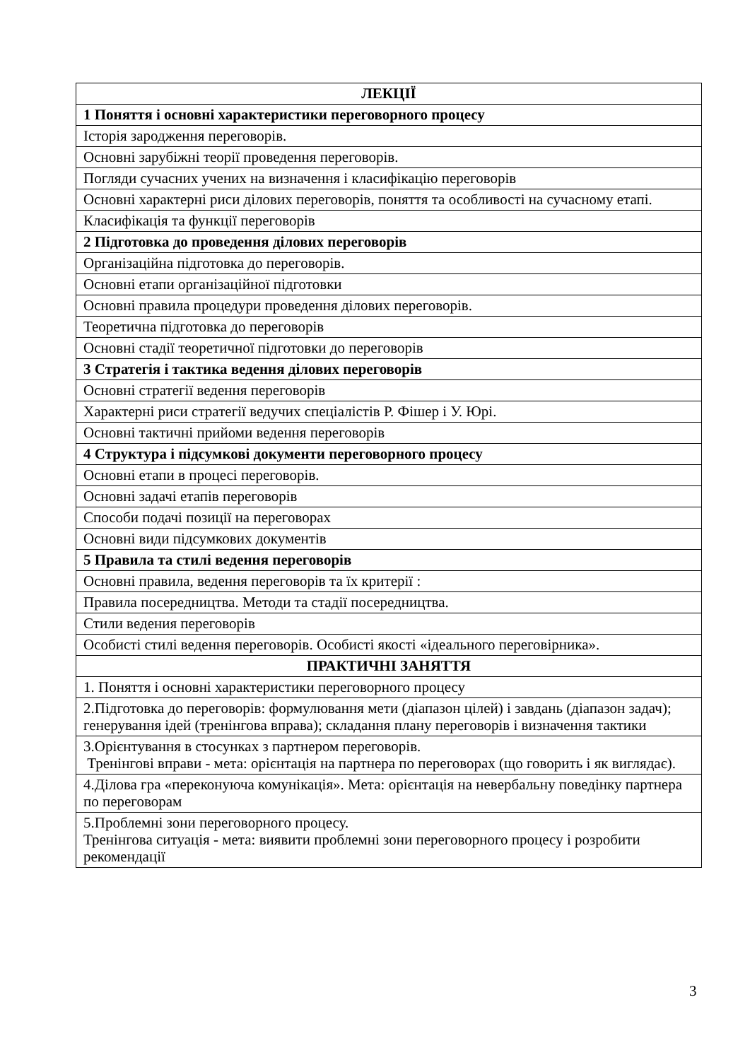| ЛЕКЦІЇ |
| --- |
| 1 Поняття і основні характеристики переговорного процесу |
| Історія зародження переговорів. |
| Основні зарубіжні теорії проведення переговорів. |
| Погляди сучасних учених на визначення і класифікацію переговорів |
| Основні характерні риси ділових переговорів, поняття та особливості на сучасному етапі. |
| Класифікація та функції переговорів |
| 2 Підготовка до проведення ділових переговорів |
| Організаційна підготовка до переговорів. |
| Основні етапи організаційної підготовки |
| Основні правила процедури проведення ділових переговорів. |
| Теоретична підготовка до переговорів |
| Основні стадії теоретичної підготовки до переговорів |
| 3 Стратегія і тактика ведення ділових переговорів |
| Основні стратегії ведення переговорів |
| Характерні риси стратегії ведучих спеціалістів Р. Фішер і У. Юрі. |
| Основні тактичні прийоми ведення переговорів |
| 4 Структура і підсумкові документи переговорного процесу |
| Основні етапи в процесі переговорів. |
| Основні задачі етапів переговорів |
| Способи подачі позиції на переговорах |
| Основні види підсумкових документів |
| 5 Правила та стилі ведення переговорів |
| Основні правила, ведення переговорів та їх критерії : |
| Правила посередництва. Методи та стадії посередництва. |
| Стили ведения переговорів |
| Особисті стилі ведення переговорів. Особисті якості «ідеального переговірника». |
| ПРАКТИЧНІ ЗАНЯТТЯ |
| 1. Поняття і основні характеристики переговорного процесу |
| 2.Підготовка до переговорів: формулювання мети (діапазон цілей) і завдань (діапазон задач); генерування ідей (тренінгова вправа); складання плану переговорів і визначення тактики |
| 3.Орієнтування в стосунках з партнером переговорів. Тренінгові вправи - мета: орієнтація на партнера по переговорах (що говорить і як виглядає). |
| 4.Ділова гра «переконуюча комунікація». Мета: орієнтація на невербальну поведінку партнера по переговорам |
| 5.Проблемні зони переговорного процесу. Тренінгова ситуація - мета: виявити проблемні зони переговорного процесу і розробити рекомендації |
3